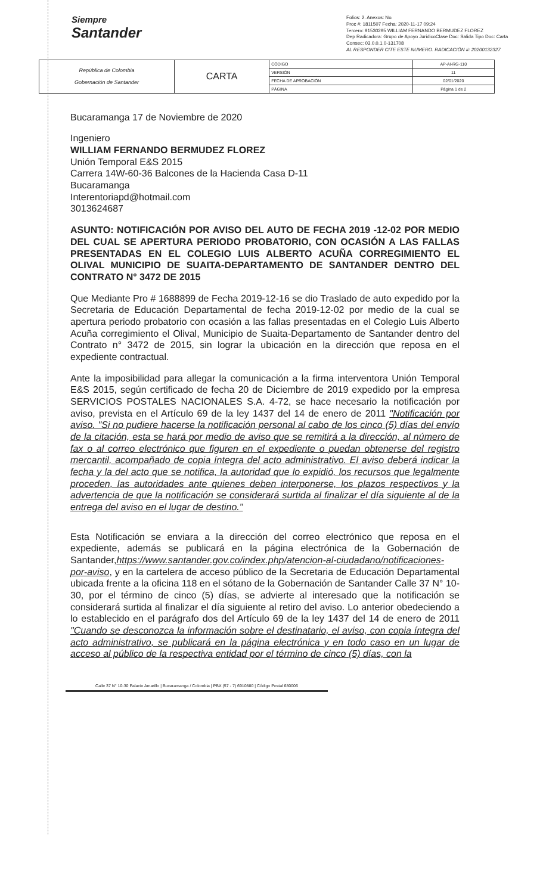Siempre
Santander
Folios: 2. Anexos: No.
Proc #: 1811507 Fecha: 2020-11-17 09:24
Tercero: 91530295 WILLIAM FERNANDO BERMUDEZ FLOREZ
Dep Radicadora: Grupo de Apoyo JuridicoClase Doc: Salida Tipo Doc: Carta
Consec: 03.0.0.1.0-131708
AL RESPONDER CITE ESTE NUMERO. RADICACIÓN #: 20200132327
| República de Colombia Gobernación de Santander | CARTA | CÓDIGO | AP-AI-RG-110 |
| | | VERSIÓN | 11 |
| | | FECHA DE APROBACIÓN | 02/01/2020 |
| | | PÁGINA | Página 1 de 2 |
Bucaramanga 17 de Noviembre de 2020
Ingeniero
WILLIAM FERNANDO BERMUDEZ FLOREZ
Unión Temporal E&S 2015
Carrera 14W-60-36 Balcones de la Hacienda Casa D-11
Bucaramanga
Interentoriapd@hotmail.com
3013624687
ASUNTO: NOTIFICACIÓN POR AVISO DEL AUTO DE FECHA 2019 -12-02 POR MEDIO DEL CUAL SE APERTURA PERIODO PROBATORIO, CON OCASIÓN A LAS FALLAS PRESENTADAS EN EL COLEGIO LUIS ALBERTO ACUÑA CORREGIMIENTO EL OLIVAL MUNICIPIO DE SUAITA-DEPARTAMENTO DE SANTANDER DENTRO DEL CONTRATO N° 3472 DE 2015
Que Mediante Pro # 1688899 de Fecha 2019-12-16 se dio Traslado de auto expedido por la Secretaria de Educación Departamental de fecha 2019-12-02 por medio de la cual se apertura periodo probatorio con ocasión a las fallas presentadas en el Colegio Luis Alberto Acuña corregimiento el Olival, Municipio de Suaita-Departamento de Santander dentro del Contrato n° 3472 de 2015, sin lograr la ubicación en la dirección que reposa en el expediente contractual.
Ante la imposibilidad para allegar la comunicación a la firma interventora Unión Temporal E&S 2015, según certificado de fecha 20 de Diciembre de 2019 expedido por la empresa SERVICIOS POSTALES NACIONALES S.A. 4-72, se hace necesario la notificación por aviso, prevista en el Artículo 69 de la ley 1437 del 14 de enero de 2011 "Notificación por aviso. "Si no pudiere hacerse la notificación personal al cabo de los cinco (5) días del envío de la citación, esta se hará por medio de aviso que se remitirá a la dirección, al número de fax o al correo electrónico que figuren en el expediente o puedan obtenerse del registro mercantil, acompañado de copia íntegra del acto administrativo. El aviso deberá indicar la fecha y la del acto que se notifica, la autoridad que lo expidió, los recursos que legalmente proceden, las autoridades ante quienes deben interponerse, los plazos respectivos y la advertencia de que la notificación se considerará surtida al finalizar el día siguiente al de la entrega del aviso en el lugar de destino."
Esta Notificación se enviara a la dirección del correo electrónico que reposa en el expediente, además se publicará en la página electrónica de la Gobernación de Santander,https://www.santander.gov.co/index.php/atencion-al-ciudadano/notificaciones-por-aviso, y en la cartelera de acceso público de la Secretaria de Educación Departamental ubicada frente a la oficina 118 en el sótano de la Gobernación de Santander Calle 37 N° 10-30, por el término de cinco (5) días, se advierte al interesado que la notificación se considerará surtida al finalizar el día siguiente al retiro del aviso. Lo anterior obedeciendo a lo establecido en el parágrafo dos del Artículo 69 de la ley 1437 del 14 de enero de 2011 "Cuando se desconozca la información sobre el destinatario, el aviso, con copia íntegra del acto administrativo, se publicará en la página electrónica y en todo caso en un lugar de acceso al público de la respectiva entidad por el término de cinco (5) días, con la
Calle 37 N° 10-30 Palacio Amarillo | Bucaramanga / Colombia | PBX (57 - 7) 6910880 | Código Postal 680006